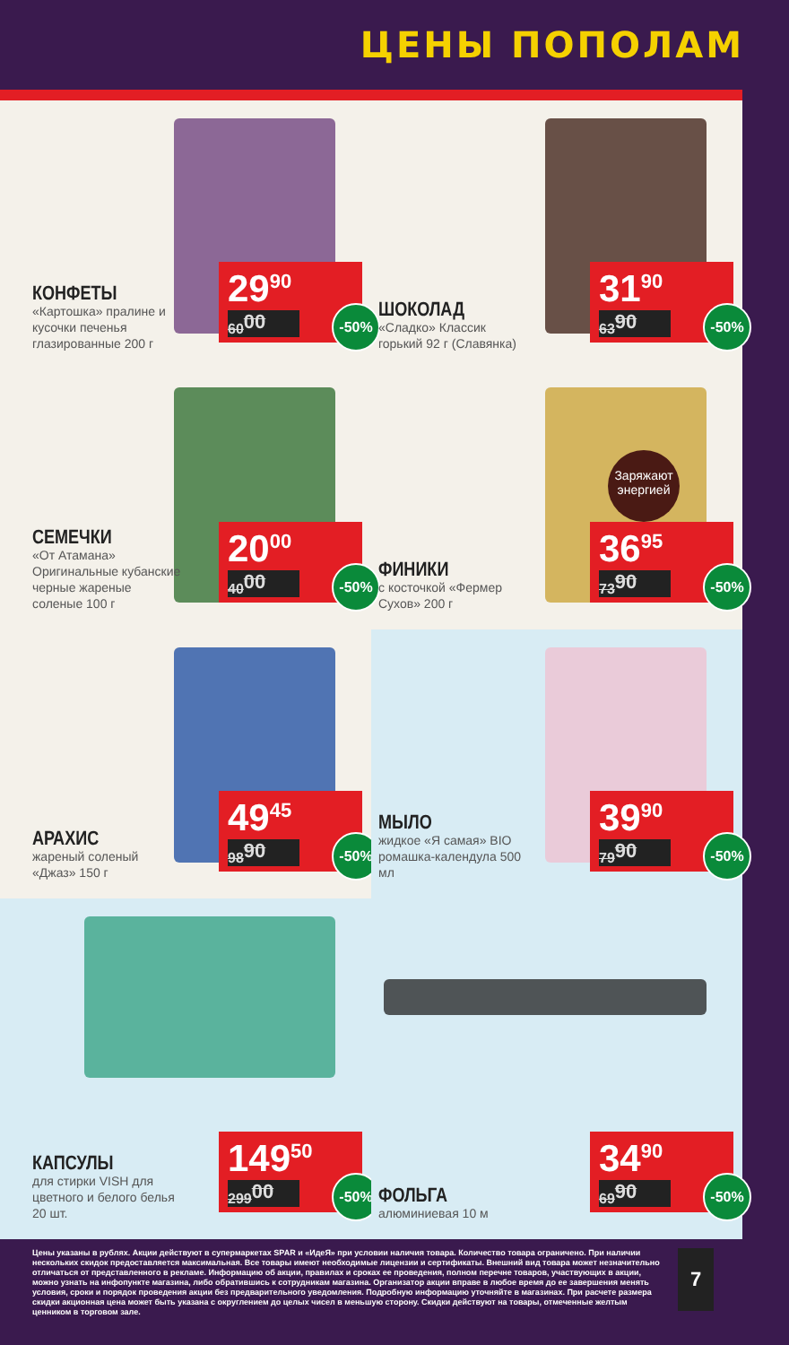ЦЕНЫ ПОПОЛАМ
КОНФЕТЫ
«Картошка» пралине и кусочки печенья глазированные 200 г
29<sup>90</sup>
60<sup>00</sup>
-50%
ШОКОЛАД
«Сладко» Классик горький 92 г (Славянка)
31<sup>90</sup>
63<sup>90</sup>
-50%
СЕМЕЧКИ
«От Атамана» Оригинальные кубанские черные жареные соленые 100 г
20<sup>00</sup>
40<sup>00</sup>
-50%
ФИНИКИ
с косточкой «Фермер Сухов» 200 г
Заряжают энергией
36<sup>95</sup>
73<sup>90</sup>
-50%
АРАХИС
жареный соленый «Джаз» 150 г
49<sup>45</sup>
98<sup>90</sup>
-50%
МЫЛО
жидкое «Я самая» BIO ромашка-календула 500 мл
39<sup>90</sup>
79<sup>90</sup>
-50%
КАПСУЛЫ
для стирки VISH для цветного и белого белья 20 шт.
149<sup>50</sup>
299<sup>00</sup>
-50%
ФОЛЬГА
алюминиевая 10 м
34<sup>90</sup>
69<sup>90</sup>
-50%
Цены указаны в рублях. Акции действуют в супермаркетах SPAR и «ИдеЯ» при условии наличия товара. Количество товара ограничено. При наличии нескольких скидок предоставляется максимальная. Все товары имеют необходимые лицензии и сертификаты. Внешний вид товара может незначительно отличаться от представленного в рекламе. Информацию об акции, правилах и сроках ее проведения, полном перечне товаров, участвующих в акции, можно узнать на инфопункте магазина, либо обратившись к сотрудникам магазина. Организатор акции вправе в любое время до ее завершения менять условия, сроки и порядок проведения акции без предварительного уведомления. Подробную информацию уточняйте в магазинах. При расчете размера скидки акционная цена может быть указана с округлением до целых чисел в меньшую сторону. Скидки действуют на товары, отмеченные желтым ценником в торговом зале.
7